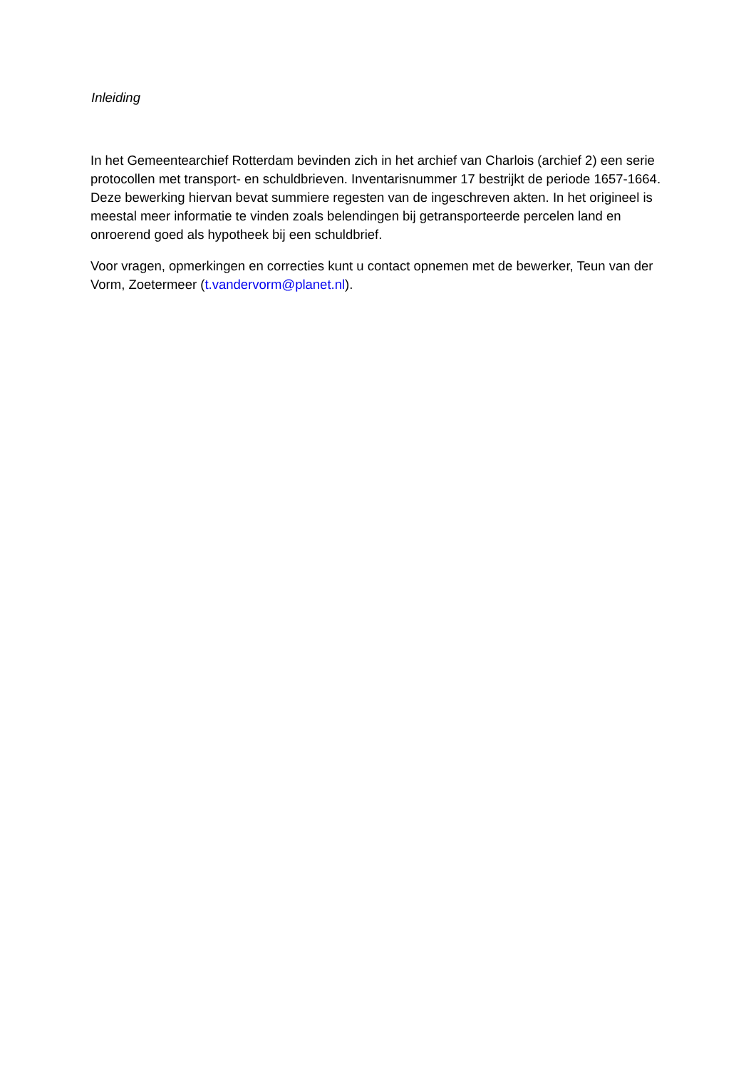Inleiding
In het Gemeentearchief Rotterdam bevinden zich in het archief van Charlois (archief 2) een serie protocollen met transport- en schuldbrieven. Inventarisnummer 17 bestrijkt de periode 1657-1664. Deze bewerking hiervan bevat summiere regesten van de ingeschreven akten. In het origineel is meestal meer informatie te vinden zoals belendingen bij getransporteerde percelen land en onroerend goed als hypotheek bij een schuldbrief.
Voor vragen, opmerkingen en correcties kunt u contact opnemen met de bewerker, Teun van der Vorm, Zoetermeer (t.vandervorm@planet.nl).